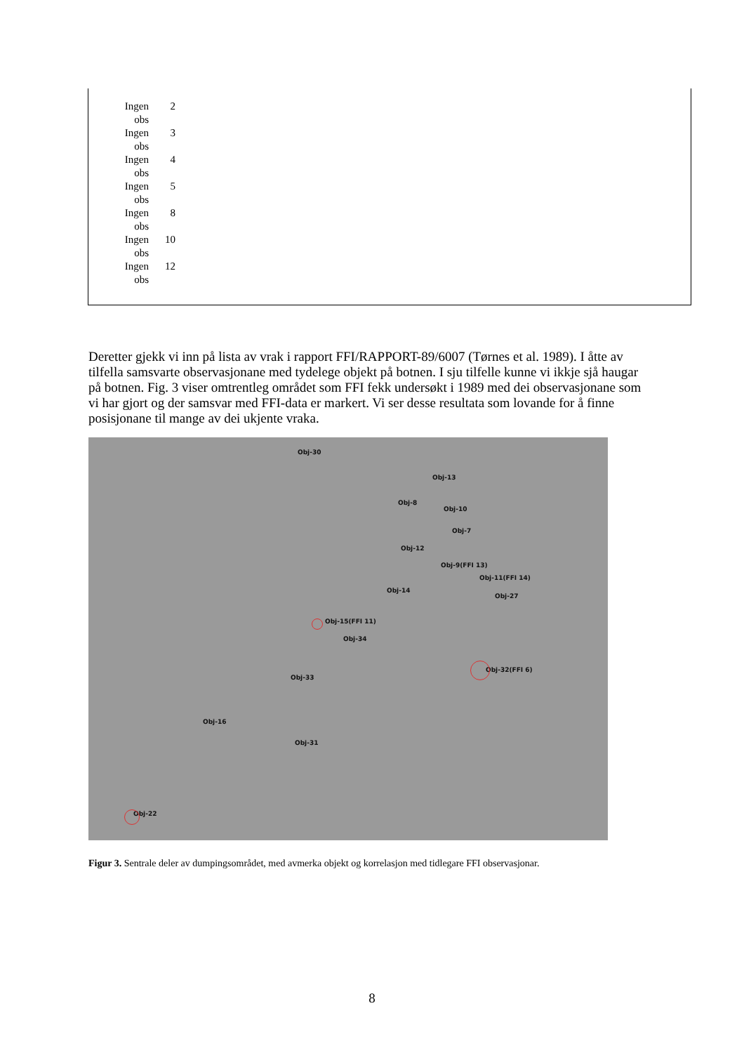| Ingen obs | 2 |
| Ingen obs | 3 |
| Ingen obs | 4 |
| Ingen obs | 5 |
| Ingen obs | 8 |
| Ingen obs | 10 |
| Ingen obs | 12 |
Deretter gjekk vi inn på lista av vrak i rapport FFI/RAPPORT-89/6007 (Tørnes et al. 1989). I åtte av tilfella samsvarte observasjonane med tydelege objekt på botnen. I sju tilfelle kunne vi ikkje sjå haugar på botnen. Fig. 3 viser omtrentleg området som FFI fekk undersøkt i 1989 med dei observasjonane som vi har gjort og der samsvar med FFI-data er markert. Vi ser desse resultata som lovande for å finne posisjonane til mange av dei ukjente vraka.
Obj-30
Obj-13
Obj-8
Obj-10
Obj-7
Obj-12
Obj-9(FFI 13)
Obj-11(FFI 14)
Obj-14
Obj-27
Obj-15(FFI 11)
Obj-34
Obj-32(FFI 6)
Obj-33
Obj-16
Obj-31
Obj-22
Figur 3. Sentrale deler av dumpingsområdet, med avmerka objekt og korrelasjon med tidlegare FFI observasjonar.
8